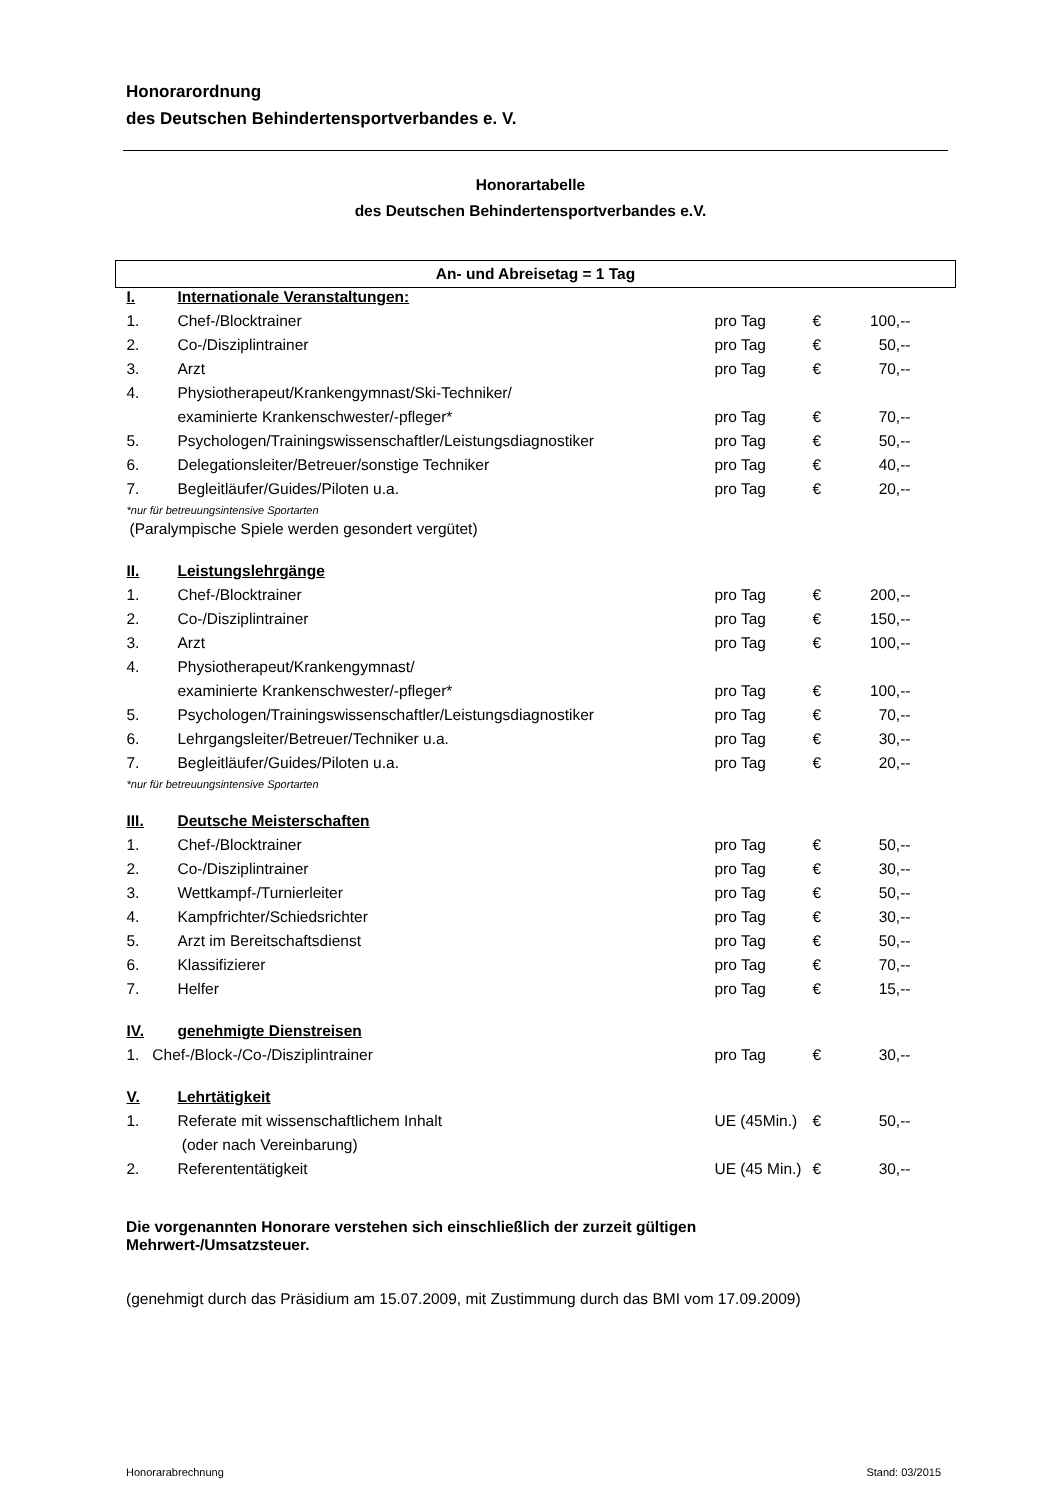Honorarordnung
des Deutschen Behindertensportverbandes e. V.
Honorartabelle
des Deutschen Behindertensportverbandes e.V.
| An- und Abreisetag = 1 Tag | | | | |
| I. | Internationale Veranstaltungen: | | | |
| 1. | Chef-/Blocktrainer | pro Tag | € | 100,-- |
| 2. | Co-/Disziplintrainer | pro Tag | € | 50,-- |
| 3. | Arzt | pro Tag | € | 70,-- |
| 4. | Physiotherapeut/Krankengymnast/Ski-Techniker/ | | | |
| | examinierte Krankenschwester/-pfleger* | pro Tag | € | 70,-- |
| 5. | Psychologen/Trainingswissenschaftler/Leistungsdiagnostiker | pro Tag | € | 50,-- |
| 6. | Delegationsleiter/Betreuer/sonstige Techniker | pro Tag | € | 40,-- |
| 7. | Begleitläufer/Guides/Piloten u.a. | pro Tag | € | 20,-- |
| *nur für betreuungsintensive Sportarten | | | | |
| (Paralympische Spiele werden gesondert vergütet) | | | | |
| II. | Leistungslehrgänge | | | |
| 1. | Chef-/Blocktrainer | pro Tag | € | 200,-- |
| 2. | Co-/Disziplintrainer | pro Tag | € | 150,-- |
| 3. | Arzt | pro Tag | € | 100,-- |
| 4. | Physiotherapeut/Krankengymnast/ | | | |
| | examinierte Krankenschwester/-pfleger* | pro Tag | € | 100,-- |
| 5. | Psychologen/Trainingswissenschaftler/Leistungsdiagnostiker | pro Tag | € | 70,-- |
| 6. | Lehrgangsleiter/Betreuer/Techniker u.a. | pro Tag | € | 30,-- |
| 7. | Begleitläufer/Guides/Piloten u.a. | pro Tag | € | 20,-- |
| *nur für betreuungsintensive Sportarten | | | | |
| III. | Deutsche Meisterschaften | | | |
| 1. | Chef-/Blocktrainer | pro Tag | € | 50,-- |
| 2. | Co-/Disziplintrainer | pro Tag | € | 30,-- |
| 3. | Wettkampf-/Turnierleiter | pro Tag | € | 50,-- |
| 4. | Kampfrichter/Schiedsrichter | pro Tag | € | 30,-- |
| 5. | Arzt im Bereitschaftsdienst | pro Tag | € | 50,-- |
| 6. | Klassifizierer | pro Tag | € | 70,-- |
| 7. | Helfer | pro Tag | € | 15,-- |
| IV. | genehmigte Dienstreisen | | | |
| 1. Chef-/Block-/Co-/Disziplintrainer | | pro Tag | € | 30,-- |
| V. | Lehrtätigkeit | | | |
| 1. | Referate mit wissenschaftlichem Inhalt | UE (45Min.) | € | 50,-- |
| | (oder nach Vereinbarung) | | | |
| 2. | Referententätigkeit | UE (45 Min.) | € | 30,-- |
Die vorgenannten Honorare verstehen sich einschließlich der zurzeit gültigen
Mehrwert-/Umsatzsteuer.
(genehmigt durch das Präsidium am 15.07.2009, mit Zustimmung durch das BMI vom 17.09.2009)
Honorarabrechnung Stand: 03/2015